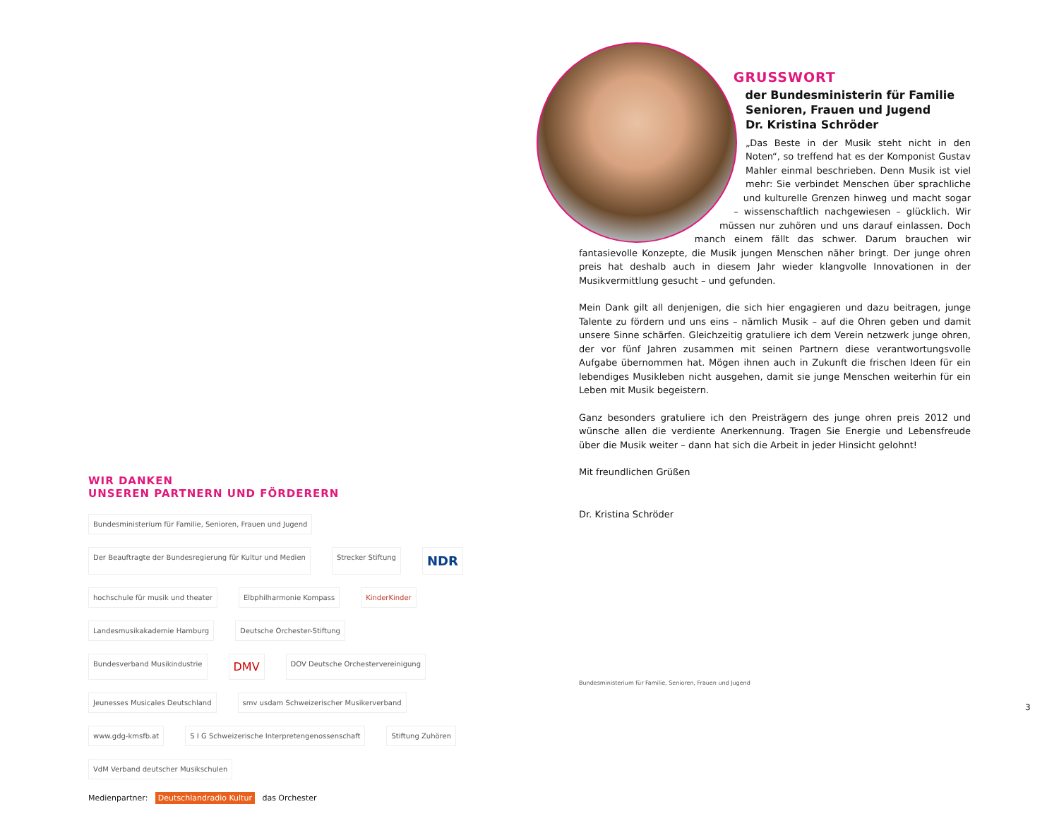WIR DANKEN
UNSEREN PARTNERN UND FÖRDERERN
Bundesministerium für Familie, Senioren, Frauen und Jugend Der Beauftragte der Bundesregierung für Kultur und Medien Strecker Stiftung NDR hochschule für musik und theater Elbphilharmonie Kompass KinderKinder Landesmusikakademie Hamburg Deutsche Orchester-Stiftung Bundesverband Musikindustrie DMV DOV Deutsche Orchestervereinigung Jeunesses Musicales Deutschland smv usdam Schweizerischer Musikerverband www.gdg-kmsfb.at S I G Schweizerische Interpretengenossenschaft Stiftung Zuhören VdM Verband deutscher Musikschulen
Medienpartner: Deutschlandradio Kultur das Orchester
GRUSSWORT
der Bundesministerin für Familie
Senioren, Frauen und Jugend
Dr. Kristina Schröder
„Das Beste in der Musik steht nicht in den Noten“, so treffend hat es der Komponist Gustav Mahler einmal beschrieben. Denn Musik ist viel mehr: Sie verbindet Menschen über sprachliche und kulturelle Grenzen hinweg und macht sogar – wissenschaftlich nachgewiesen – glücklich. Wir müssen nur zuhören und uns darauf einlassen. Doch manch einem fällt das schwer. Darum brauchen wir fantasievolle Konzepte, die Musik jungen Menschen näher bringt. Der junge ohren preis hat deshalb auch in diesem Jahr wieder klangvolle Innovationen in der Musikvermittlung gesucht – und gefunden.
Mein Dank gilt all denjenigen, die sich hier engagieren und dazu beitragen, junge Talente zu fördern und uns eins – nämlich Musik – auf die Ohren geben und damit unsere Sinne schärfen. Gleichzeitig gratuliere ich dem Verein netzwerk junge ohren, der vor fünf Jahren zusammen mit seinen Partnern diese verantwortungsvolle Aufgabe übernommen hat. Mögen ihnen auch in Zukunft die frischen Ideen für ein lebendiges Musikleben nicht ausgehen, damit sie junge Menschen weiterhin für ein Leben mit Musik begeistern.
Ganz besonders gratuliere ich den Preisträgern des junge ohren preis 2012 und wünsche allen die verdiente Anerkennung. Tragen Sie Energie und Lebensfreude über die Musik weiter – dann hat sich die Arbeit in jeder Hinsicht gelohnt!
Mit freundlichen Grüßen
Dr. Kristina Schröder
Bundesministerium für Familie, Senioren, Frauen und Jugend
3